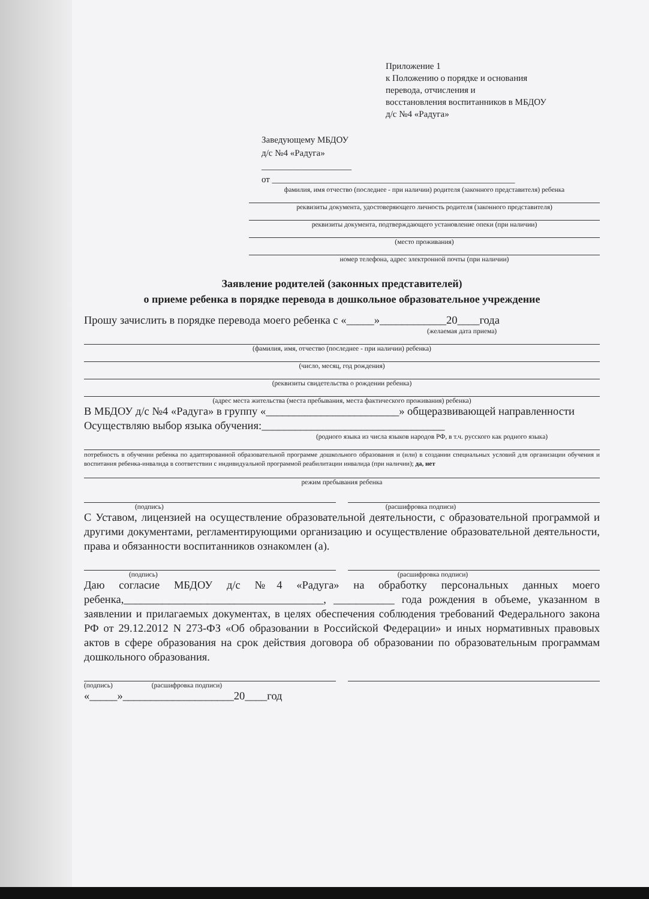Приложение 1
к Положению о порядке и основания
перевода, отчисления и
восстановления воспитанников в МБДОУ
д/с №4 «Радуга»
Заведующему МБДОУ
д/с №4 «Радуга»
____________________
от ______________________________________________________
фамилия, имя отчество (последнее - при наличии) родителя (законного представителя) ребенка
реквизиты документа, удостоверяющего личность родителя (законного представителя)
реквизиты документа, подтверждающего установление опеки (при наличии)
(место проживания)
номер телефона, адрес электронной почты (при наличии)
Заявление родителей (законных представителей)
о приеме ребенка в порядке перевода в дошкольное образовательное учреждение
Прошу зачислить в порядке перевода моего ребенка с «_____»____________20____года
(желаемая дата приема)
(фамилия, имя, отчество (последнее - при наличии) ребенка)
(число, месяц, год рождения)
(реквизиты свидетельства о рождении ребенка)
(адрес места жительства (места пребывания, места фактического проживания) ребенка)
В МБДОУ д/с №4 «Радуга» в группу «________________________» общеразвивающей направленности
Осуществляю выбор языка обучения:_________________________________
(родного языка из числа языков народов РФ, в т.ч. русского как родного языка)
потребность в обучении ребенка по адаптированной образовательной программе дошкольного образования и (или) в создании специальных условий для организации обучения и воспитания ребенка-инвалида в соответствии с индивидуальной программой реабилитации инвалида (при наличии); да, нет
режим пребывания ребенка
(подпись) (расшифровка подписи)
С Уставом, лицензией на осуществление образовательной деятельности, с образовательной программой и другими документами, регламентирующими организацию и осуществление образовательной деятельности, права и обязанности воспитанников ознакомлен (а).
(подпись) (расшифровка подписи)
Даю согласие МБДОУ д/с №4 «Радуга» на обработку персональных данных моего ребенка,____________________________________, ___________ года рождения в объеме, указанном в заявлении и прилагаемых документах, в целях обеспечения соблюдения требований Федерального закона РФ от 29.12.2012 N 273-ФЗ «Об образовании в Российской Федерации» и иных нормативных правовых актов в сфере образования на срок действия договора об образовании по образовательным программам дошкольного образования.
(подпись) (расшифровка подписи)
«_____»____________________20____год